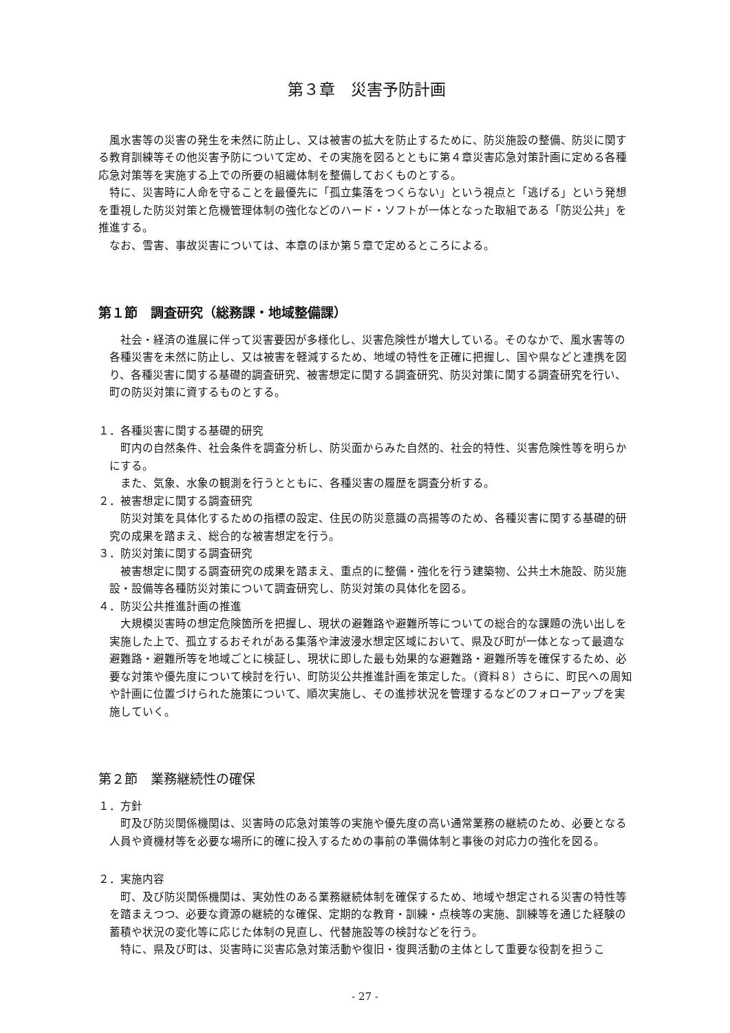第３章　災害予防計画
風水害等の災害の発生を未然に防止し、又は被害の拡大を防止するために、防災施設の整備、防災に関する教育訓練等その他災害予防について定め、その実施を図るとともに第４章災害応急対策計画に定める各種応急対策等を実施する上での所要の組織体制を整備しておくものとする。
特に、災害時に人命を守ることを最優先に「孤立集落をつくらない」という視点と「逃げる」という発想を重視した防災対策と危機管理体制の強化などのハード・ソフトが一体となった取組である「防災公共」を推進する。
なお、雪害、事故災害については、本章のほか第５章で定めるところによる。
第１節　調査研究（総務課・地域整備課）
社会・経済の進展に伴って災害要因が多様化し、災害危険性が増大している。そのなかで、風水害等の各種災害を未然に防止し、又は被害を軽減するため、地域の特性を正確に把握し、国や県などと連携を図り、各種災害に関する基礎的調査研究、被害想定に関する調査研究、防災対策に関する調査研究を行い、町の防災対策に資するものとする。
１．各種災害に関する基礎的研究
町内の自然条件、社会条件を調査分析し、防災面からみた自然的、社会的特性、災害危険性等を明らかにする。
また、気象、水象の観測を行うとともに、各種災害の履歴を調査分析する。
２．被害想定に関する調査研究
防災対策を具体化するための指標の設定、住民の防災意識の高揚等のため、各種災害に関する基礎的研究の成果を踏まえ、総合的な被害想定を行う。
３．防災対策に関する調査研究
被害想定に関する調査研究の成果を踏まえ、重点的に整備・強化を行う建築物、公共土木施設、防災施設・設備等各種防災対策について調査研究し、防災対策の具体化を図る。
４．防災公共推進計画の推進
大規模災害時の想定危険箇所を把握し、現状の避難路や避難所等についての総合的な課題の洗い出しを実施した上で、孤立するおそれがある集落や津波浸水想定区域において、県及び町が一体となって最適な避難路・避難所等を地域ごとに検証し、現状に即した最も効果的な避難路・避難所等を確保するため、必要な対策や優先度について検討を行い、町防災公共推進計画を策定した。（資料８）さらに、町民への周知や計画に位置づけられた施策について、順次実施し、その進捗状況を管理するなどのフォローアップを実施していく。
第２節　業務継続性の確保
１．方針
町及び防災関係機関は、災害時の応急対策等の実施や優先度の高い通常業務の継続のため、必要となる人員や資機材等を必要な場所に的確に投入するための事前の準備体制と事後の対応力の強化を図る。
２．実施内容
町、及び防災関係機関は、実効性のある業務継続体制を確保するため、地域や想定される災害の特性等を踏まえつつ、必要な資源の継続的な確保、定期的な教育・訓練・点検等の実施、訓練等を通じた経験の蓄積や状況の変化等に応じた体制の見直し、代替施設等の検討などを行う。
特に、県及び町は、災害時に災害応急対策活動や復旧・復興活動の主体として重要な役割を担うこ
- 27 -